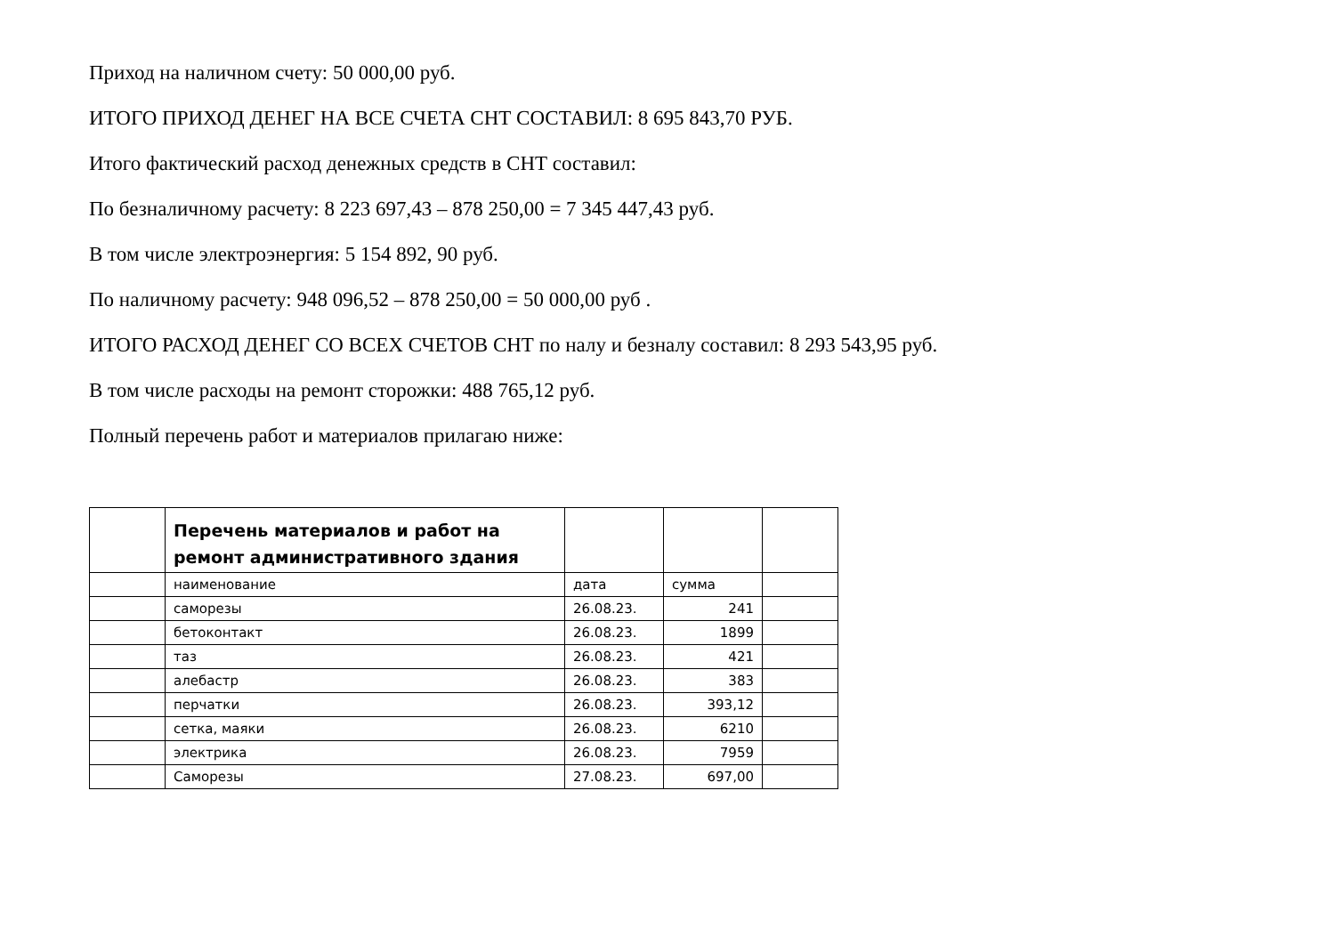Приход на наличном счету: 50 000,00 руб.
ИТОГО ПРИХОД ДЕНЕГ НА ВСЕ СЧЕТА СНТ СОСТАВИЛ: 8 695 843,70 РУБ.
Итого фактический расход денежных средств в СНТ составил:
По безналичному расчету: 8 223 697,43 – 878 250,00 = 7 345 447,43 руб.
В том числе электроэнергия: 5 154 892, 90 руб.
По наличному расчету: 948 096,52 – 878 250,00 = 50 000,00 руб .
ИТОГО РАСХОД ДЕНЕГ СО ВСЕХ СЧЕТОВ СНТ по налу и безналу составил: 8 293 543,95 руб.
В том числе расходы на ремонт сторожки: 488 765,12 руб.
Полный перечень работ и материалов прилагаю ниже:
| | Перечень материалов и работ на ремонт административного здания | | | |
| | наименование | дата | сумма | |
| | саморезы | 26.08.23. | 241 | |
| | бетоконтакт | 26.08.23. | 1899 | |
| | таз | 26.08.23. | 421 | |
| | алебастр | 26.08.23. | 383 | |
| | перчатки | 26.08.23. | 393,12 | |
| | сетка, маяки | 26.08.23. | 6210 | |
| | электрика | 26.08.23. | 7959 | |
| | Саморезы | 27.08.23. | 697,00 | |